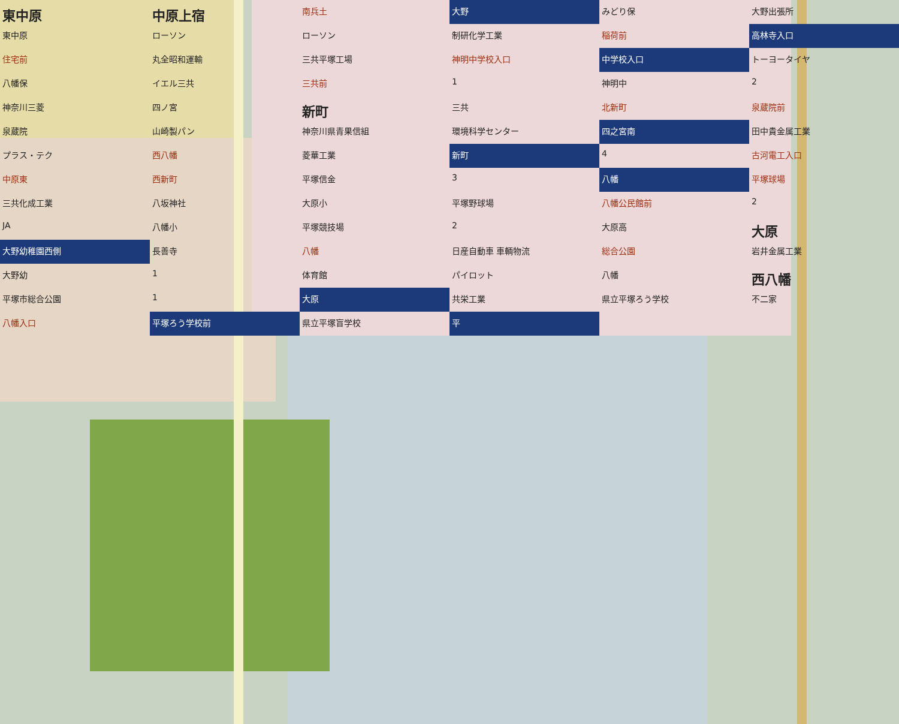東中原 中原上宿 南兵土 大野 みどり保 大野出張所 東中原 ローソン ローソン 制研化学工業 稲荷前 高林寺入口 住宅前 丸全昭和運輸 三共平塚工場 神明中学校入口 中学校入口 トーヨータイヤ 八幡保 イエル三共 三共前 1 神明中 2 神奈川三菱 四ノ宮 新町 三共 北新町 泉蔵院前 泉蔵院 山崎製パン 神奈川県青果信組 環境科学センター 四之宮南 田中貴金属工業 プラス・テク 西八幡 菱華工業 新町 4 古河電工入口 中原東 西新町 平塚信金 3 八幡 平塚球場 三共化成工業 八坂神社 大原小 平塚野球場 八幡公民館前 2 JA 八幡小 平塚競技場 2 大原高 大原 大野幼稚園西側 長善寺 八幡 日産自動車 車輌物流 総合公園 岩井金属工業 大野幼 1 体育館 パイロット 八幡 西八幡 平塚市総合公園 1 大原 共栄工業 県立平塚ろう学校 不二家 八幡入口 平塚ろう学校前 県立平塚盲学校 平